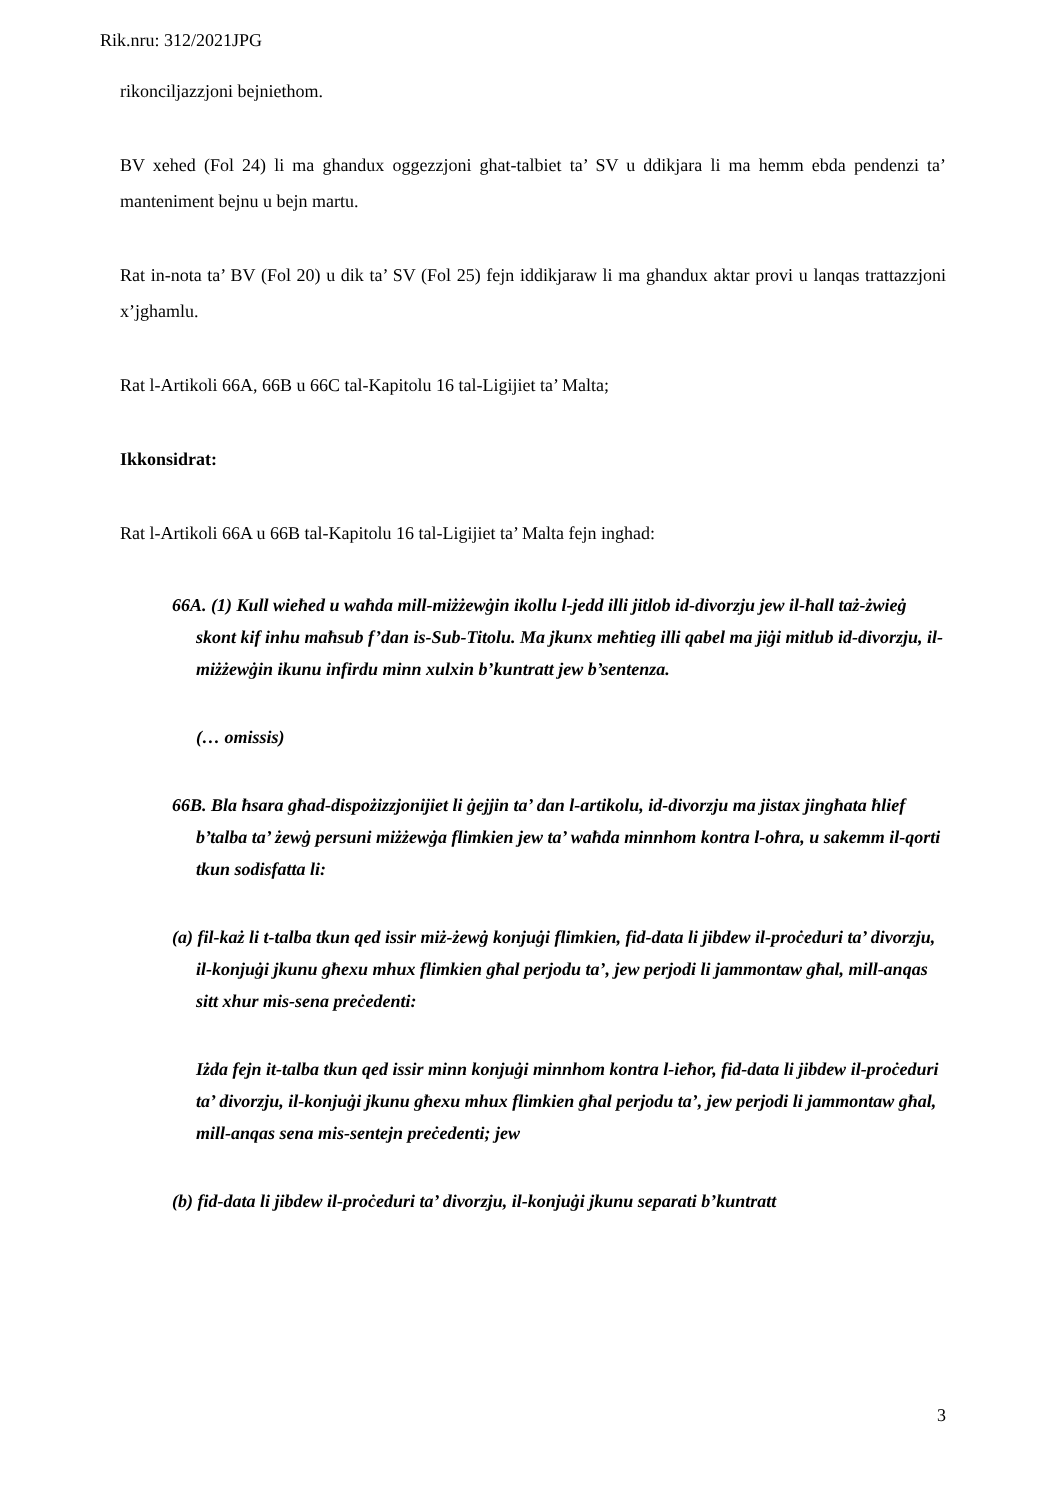Rik.nru: 312/2021JPG
rikonciljazzjoni bejniethom.
BV xehed (Fol 24) li ma ghandux oggezzjoni ghat-talbiet ta’ SV u ddikjara li ma hemm ebda pendenzi ta’ manteniment bejnu u bejn martu.
Rat in-nota ta’ BV (Fol 20) u dik ta’ SV (Fol 25) fejn iddikjaraw li ma ghandux aktar provi u lanqas trattazzjoni x’jghamlu.
Rat l-Artikoli 66A, 66B u 66C tal-Kapitolu 16 tal-Ligijiet ta’ Malta;
Ikkonsidrat:
Rat l-Artikoli 66A u 66B tal-Kapitolu 16 tal-Ligijiet ta’ Malta fejn inghad:
66A. (1) Kull wieħed u waħda mill-miżżewġin ikollu l-jedd illi jitlob id-divorzju jew il-ħall taż-żwieġ skont kif inhu maħsub f’dan is-Sub-Titolu. Ma jkunx meħtieg illi qabel ma jiġi mitlub id-divorzju, il-miżżewġin ikunu infirdu minn xulxin b’kuntratt jew b’sentenza.
(… omissis)
66B. Bla ħsara għad-dispożizzjonijiet li ġejjin ta’ dan l-artikolu, id-divorzju ma jistax jingħata ħlief b’talba ta’ żewġ persuni miżżewġa flimkien jew ta’ waħda minnhom kontra l-oħra, u sakemm il-qorti tkun sodisfatta li:
(a) fil-każ li t-talba tkun qed issir miż-żewġ konjuġi flimkien, fid-data li jibdew il-proċeduri ta’ divorzju, il-konjuġi jkunu għexu mhux flimkien għal perjodu ta’, jew perjodi li jammontaw għal, mill-anqas sitt xhur mis-sena preċedenti:
Iżda fejn it-talba tkun qed issir minn konjuġi minnhom kontra l-ieħor, fid-data li jibdew il-proċeduri ta’ divorzju, il-konjuġi jkunu għexu mhux flimkien għal perjodu ta’, jew perjodi li jammontaw għal, mill-anqas sena mis-sentejn preċedenti; jew
(b) fid-data li jibdew il-proċeduri ta’ divorzju, il-konjuġi jkunu separati b’kuntratt
3